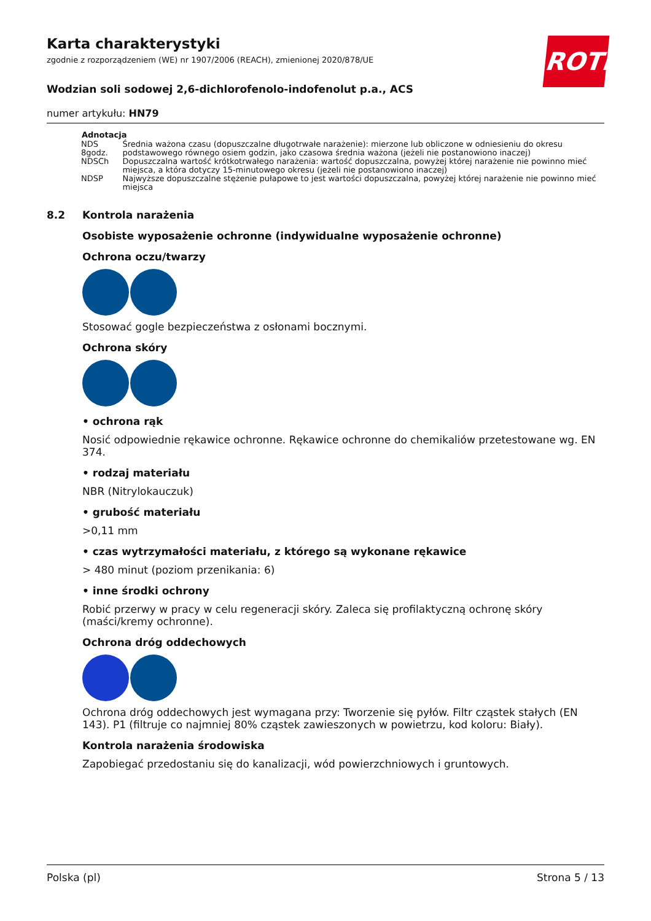ROTH
Karta charakterystyki
zgodnie z rozporządzeniem (WE) nr 1907/2006 (REACH), zmienionej 2020/878/UE
Wodzian soli sodowej 2,6-dichlorofenolo-indofenolut p.a., ACS
numer artykułu: HN79
| Adnotacja | |
| --- | --- |
| NDS 8godz. | Średnia ważona czasu (dopuszczalne długotrwałe narażenie): mierzone lub obliczone w odniesieniu do okresu podstawowego równego osiem godzin, jako czasowa średnia ważona (jeżeli nie postanowiono inaczej) |
| NDSCh | Dopuszczalna wartość krótkotrwałego narażenia: wartość dopuszczalna, powyżej której narażenie nie powinno mieć miejsca, a która dotyczy 15-minutowego okresu (jeżeli nie postanowiono inaczej) |
| NDSP | Najwyższe dopuszczalne stężenie pułapowe to jest wartości dopuszczalna, powyżej której narażenie nie powinno mieć miejsca |
8.2 Kontrola narażenia
Osobiste wyposażenie ochronne (indywidualne wyposażenie ochronne)
Ochrona oczu/twarzy
Stosować gogle bezpieczeństwa z osłonami bocznymi.
Ochrona skóry
• ochrona rąk
Nosić odpowiednie rękawice ochronne. Rękawice ochronne do chemikaliów przetestowane wg. EN 374.
• rodzaj materiału
NBR (Nitrylokauczuk)
• grubość materiału
>0,11 mm
• czas wytrzymałości materiału, z którego są wykonane rękawice
> 480 minut (poziom przenikania: 6)
• inne środki ochrony
Robić przerwy w pracy w celu regeneracji skóry. Zaleca się profilaktyczną ochronę skóry (maści/kremy ochronne).
Ochrona dróg oddechowych
Ochrona dróg oddechowych jest wymagana przy: Tworzenie się pyłów. Filtr cząstek stałych (EN 143). P1 (filtruje co najmniej 80% cząstek zawieszonych w powietrzu, kod koloru: Biały).
Kontrola narażenia środowiska
Zapobiegać przedostaniu się do kanalizacji, wód powierzchniowych i gruntowych.
Polska (pl) Strona 5 / 13